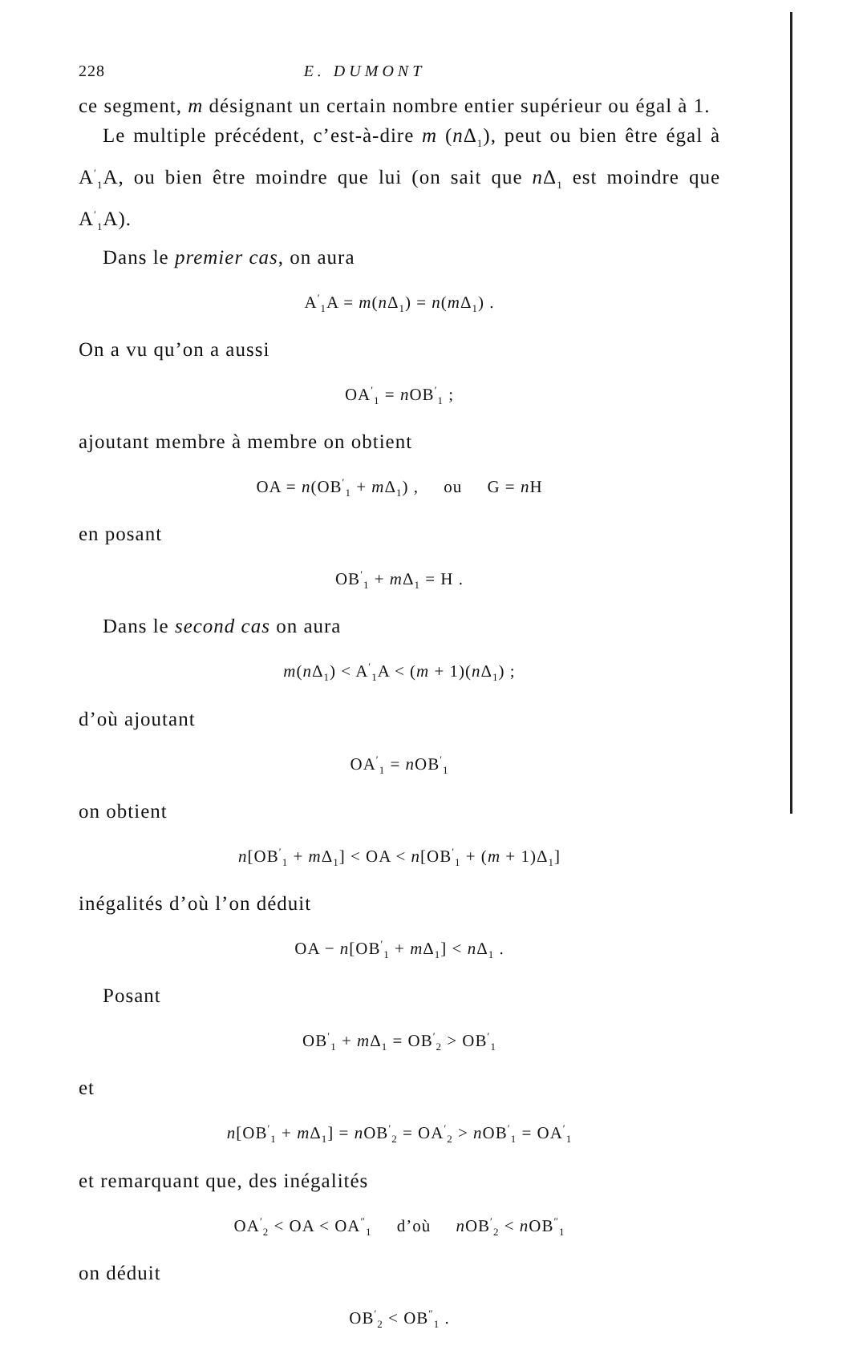228 E. DUMONT
ce segment, m désignant un certain nombre entier supérieur ou égal à 1.
Le multiple précédent, c’est-à-dire m (n Δ<sub>1</sub>), peut ou bien être égal à A<sup>′</sup><sub>1</sub>A, ou bien être moindre que lui (on sait que n Δ<sub>1</sub> est moindre que A<sup>′</sup><sub>1</sub>A).
Dans le premier cas, on aura
A<sup>′</sup><sub>1</sub>A = m(n Δ<sub>1</sub>) = n(m Δ<sub>1</sub>) .
On a vu qu’on a aussi
OA<sup>′</sup><sub>1</sub> = n OB<sup>′</sup><sub>1</sub> ;
ajoutant membre à membre on obtient
OA = n(OB<sup>′</sup><sub>1</sub> + m Δ<sub>1</sub>) , ou G = n H
en posant
OB<sup>′</sup><sub>1</sub> + m Δ<sub>1</sub> = H .
Dans le second cas on aura
m(n Δ<sub>1</sub>) < A<sup>′</sup><sub>1</sub>A < (m + 1)(n Δ<sub>1</sub>) ;
d’où ajoutant
OA<sup>′</sup><sub>1</sub> = n OB<sup>′</sup><sub>1</sub>
on obtient
n[OB<sup>′</sup><sub>1</sub> + m Δ<sub>1</sub>] < OA < n[OB<sup>′</sup><sub>1</sub> + (m + 1)Δ<sub>1</sub>]
inégalités d’où l’on déduit
OA − n[OB<sup>′</sup><sub>1</sub> + m Δ<sub>1</sub>] < n Δ<sub>1</sub> .
Posant
OB<sup>′</sup><sub>1</sub> + m Δ<sub>1</sub> = OB<sup>′</sup><sub>2</sub> > OB<sup>′</sup><sub>1</sub>
et
n[OB<sup>′</sup><sub>1</sub> + m Δ<sub>1</sub>] = n OB<sup>′</sup><sub>2</sub> = OA<sup>′</sup><sub>2</sub> > n OB<sup>′</sup><sub>1</sub> = OA<sup>′</sup><sub>1</sub>
et remarquant que, des inégalités
OA<sup>′</sup><sub>2</sub> < OA < OA<sup>″</sup><sub>1</sub> d’où n OB<sup>′</sup><sub>2</sub> < n OB<sup>″</sup><sub>1</sub>
on déduit
OB<sup>′</sup><sub>2</sub> < OB<sup>″</sup><sub>1</sub> .